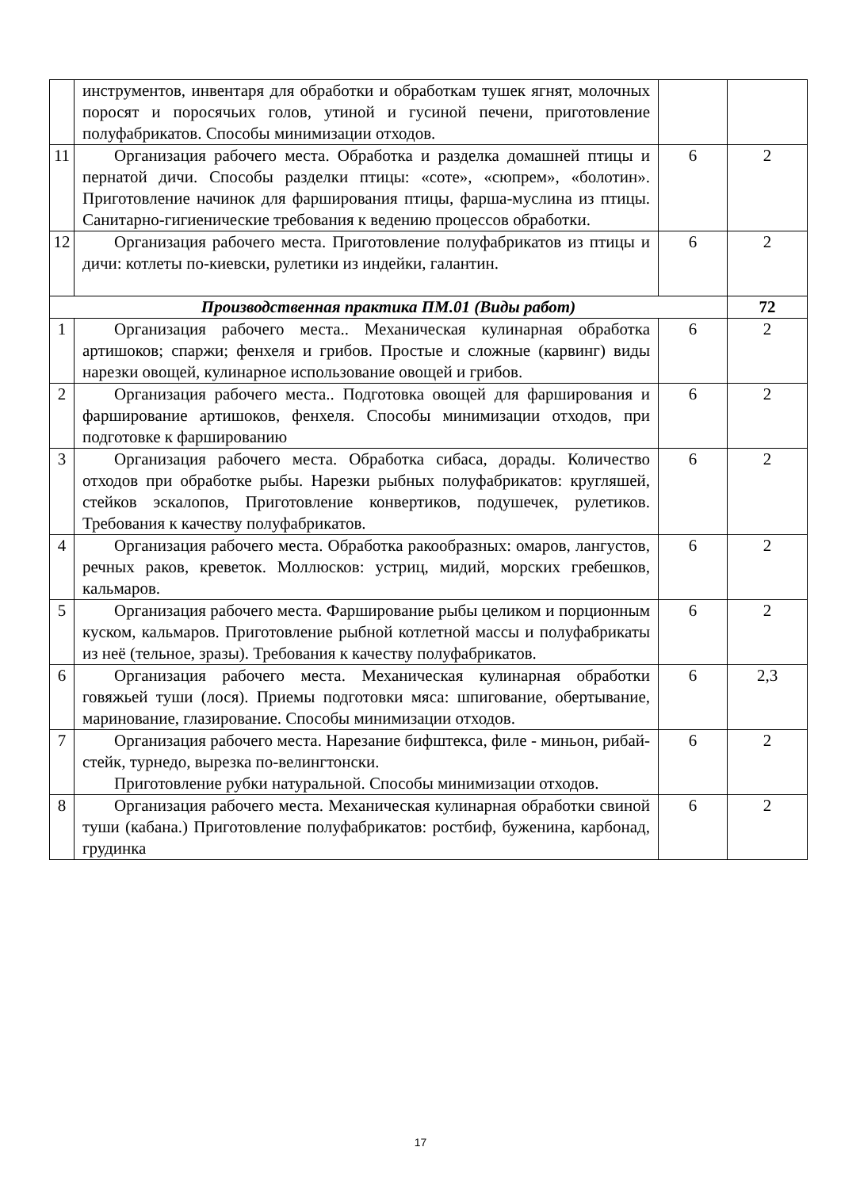| | инструментов, инвентаря для обработки и обработкам тушек ягнят, молочных поросят и поросячьих голов, утиной и гусиной печени, приготовление полуфабрикатов. Способы минимизации отходов. | | |
| 11 | Организация рабочего места. Обработка и разделка домашней птицы и пернатой дичи. Способы разделки птицы: «соте», «сюпрем», «болотин». Приготовление начинок для фарширования птицы, фарша-муслина из птицы. Санитарно-гигиенические требования к ведению процессов обработки. | 6 | 2 |
| 12 | Организация рабочего места. Приготовление полуфабрикатов из птицы и дичи: котлеты по-киевски, рулетики из индейки, галантин. | 6 | 2 |
| Производственная практика ПМ.01 (Виды работ) | | | 72 |
| 1 | Организация рабочего места.. Механическая кулинарная обработка артишоков; спаржи; фенхеля и грибов. Простые и сложные (карвинг) виды нарезки овощей, кулинарное использование овощей и грибов. | 6 | 2 |
| 2 | Организация рабочего места.. Подготовка овощей для фарширования и фарширование артишоков, фенхеля. Способы минимизации отходов, при подготовке к фаршированию | 6 | 2 |
| 3 | Организация рабочего места. Обработка сибаса, дорады. Количество отходов при обработке рыбы. Нарезки рыбных полуфабрикатов: кругляшей, стейков эскалопов, Приготовление конвертиков, подушечек, рулетиков. Требования к качеству полуфабрикатов. | 6 | 2 |
| 4 | Организация рабочего места. Обработка ракообразных: омаров, лангустов, речных раков, креветок. Моллюсков: устриц, мидий, морских гребешков, кальмаров. | 6 | 2 |
| 5 | Организация рабочего места. Фарширование рыбы целиком и порционным куском, кальмаров. Приготовление рыбной котлетной массы и полуфабрикаты из неё (тельное, зразы). Требования к качеству полуфабрикатов. | 6 | 2 |
| 6 | Организация рабочего места. Механическая кулинарная обработки говяжьей туши (лося). Приемы подготовки мяса: шпигование, обертывание, маринование, глазирование. Способы минимизации отходов. | 6 | 2,3 |
| 7 | Организация рабочего места. Нарезание бифштекса, филе - миньон, рибай-стейк, турнедо, вырезка по-велингтонски. Приготовление рубки натуральной. Способы минимизации отходов. | 6 | 2 |
| 8 | Организация рабочего места. Механическая кулинарная обработки свиной туши (кабана.) Приготовление полуфабрикатов: ростбиф, буженина, карбонад, грудинка | 6 | 2 |
17